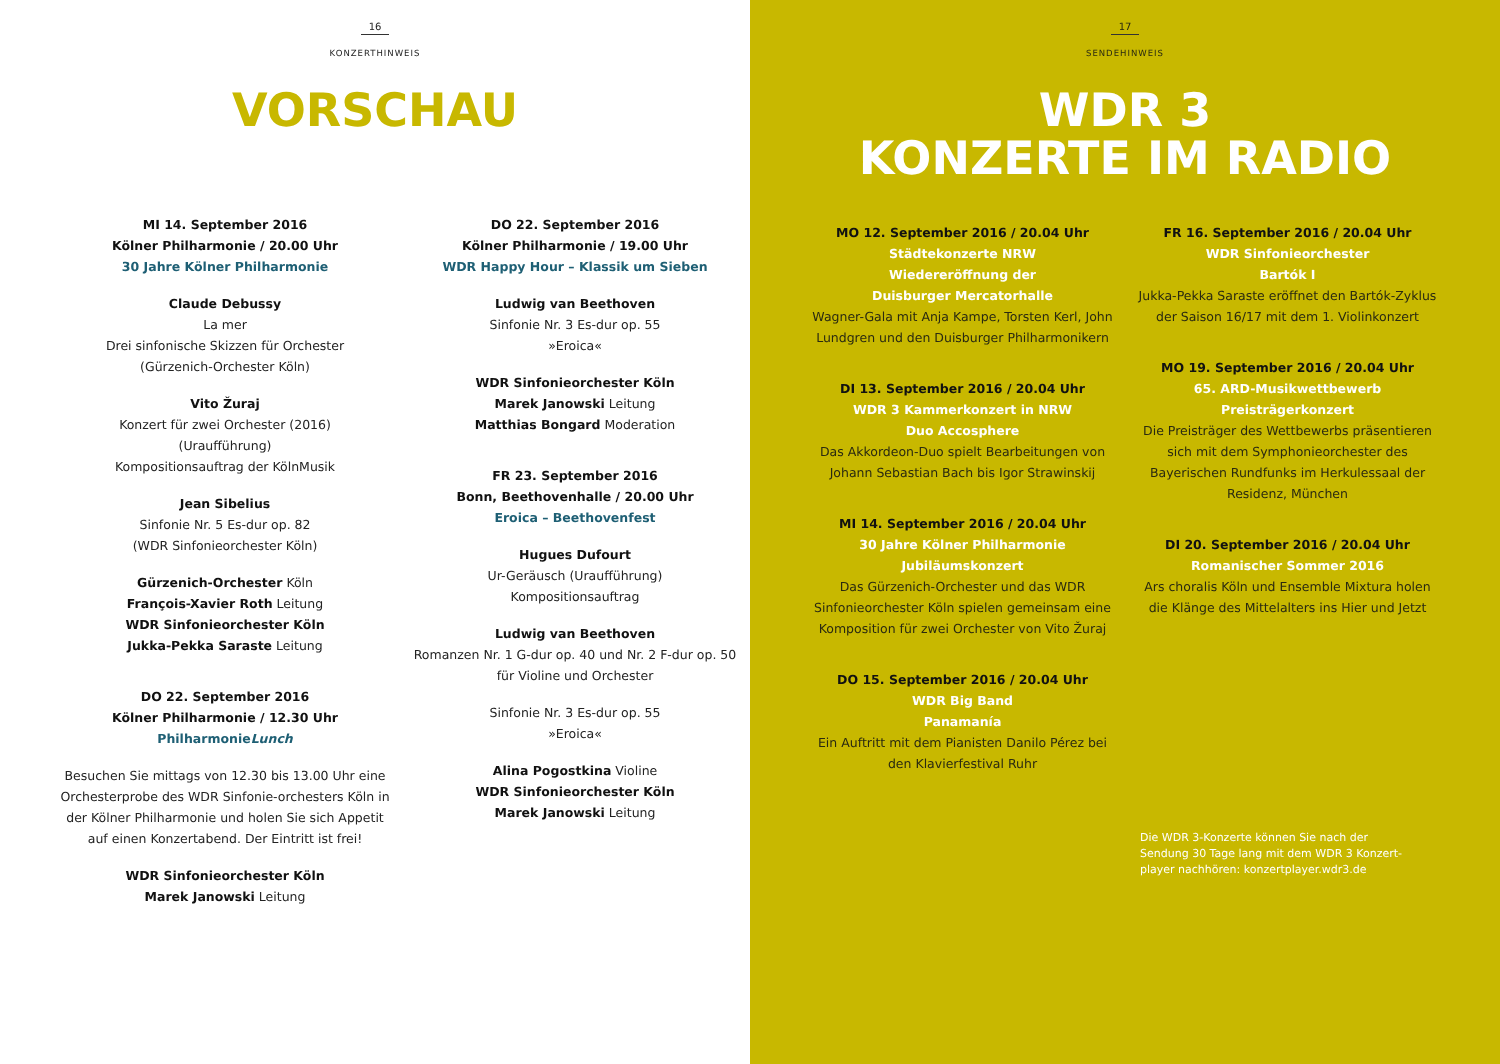16
KONZERTHINWEIS
VORSCHAU
MI 14. September 2016
Kölner Philharmonie / 20.00 Uhr
30 Jahre Kölner Philharmonie
Claude Debussy
La mer
Drei sinfonische Skizzen für Orchester
(Gürzenich-Orchester Köln)
Vito Žuraj
Konzert für zwei Orchester (2016)
(Uraufführung)
Kompositionsauftrag der KölnMusik
Jean Sibelius
Sinfonie Nr. 5 Es-dur op. 82
(WDR Sinfonieorchester Köln)
Gürzenich-Orchester Köln
François-Xavier Roth Leitung
WDR Sinfonieorchester Köln
Jukka-Pekka Saraste Leitung
DO 22. September 2016
Kölner Philharmonie / 12.30 Uhr
PhilharmonieLunch
Besuchen Sie mittags von 12.30 bis 13.00 Uhr eine Orchesterprobe des WDR Sinfonie-orchesters Köln in der Kölner Philharmonie und holen Sie sich Appetit auf einen Konzertabend. Der Eintritt ist frei!
WDR Sinfonieorchester Köln
Marek Janowski Leitung
DO 22. September 2016
Kölner Philharmonie / 19.00 Uhr
WDR Happy Hour – Klassik um Sieben
Ludwig van Beethoven
Sinfonie Nr. 3 Es-dur op. 55
»Eroica«
WDR Sinfonieorchester Köln
Marek Janowski Leitung
Matthias Bongard Moderation
FR 23. September 2016
Bonn, Beethovenhalle / 20.00 Uhr
Eroica – Beethovenfest
Hugues Dufourt
Ur-Geräusch (Uraufführung)
Kompositionsauftrag
Ludwig van Beethoven
Romanzen Nr. 1 G-dur op. 40 und Nr. 2 F-dur op. 50 für Violine und Orchester
Sinfonie Nr. 3 Es-dur op. 55
»Eroica«
Alina Pogostkina Violine
WDR Sinfonieorchester Köln
Marek Janowski Leitung
17
SENDEHINWEIS
WDR 3
KONZERTE IM RADIO
MO 12. September 2016 / 20.04 Uhr
Städtekonzerte NRW
Wiedereröffnung der
Duisburger Mercatorhalle
Wagner-Gala mit Anja Kampe, Torsten Kerl, John Lundgren und den Duisburger Philharmonikern
DI 13. September 2016 / 20.04 Uhr
WDR 3 Kammerkonzert in NRW
Duo Accosphere
Das Akkordeon-Duo spielt Bearbeitungen von Johann Sebastian Bach bis Igor Strawinskij
MI 14. September 2016 / 20.04 Uhr
30 Jahre Kölner Philharmonie
Jubiläumskonzert
Das Gürzenich-Orchester und das WDR Sinfonieorchester Köln spielen gemeinsam eine Komposition für zwei Orchester von Vito Žuraj
DO 15. September 2016 / 20.04 Uhr
WDR Big Band
Panamanía
Ein Auftritt mit dem Pianisten Danilo Pérez bei den Klavierfestival Ruhr
FR 16. September 2016 / 20.04 Uhr
WDR Sinfonieorchester
Bartók I
Jukka-Pekka Saraste eröffnet den Bartók-Zyklus der Saison 16/17 mit dem 1. Violinkonzert
MO 19. September 2016 / 20.04 Uhr
65. ARD-Musikwettbewerb
Preisträgerkonzert
Die Preisträger des Wettbewerbs präsentieren sich mit dem Symphonieorchester des Bayerischen Rundfunks im Herkulessaal der Residenz, München
DI 20. September 2016 / 20.04 Uhr
Romanischer Sommer 2016
Ars choralis Köln und Ensemble Mixtura holen die Klänge des Mittelalters ins Hier und Jetzt
Die WDR 3-Konzerte können Sie nach der Sendung 30 Tage lang mit dem WDR 3 Konzert-player nachhören: konzertplayer.wdr3.de